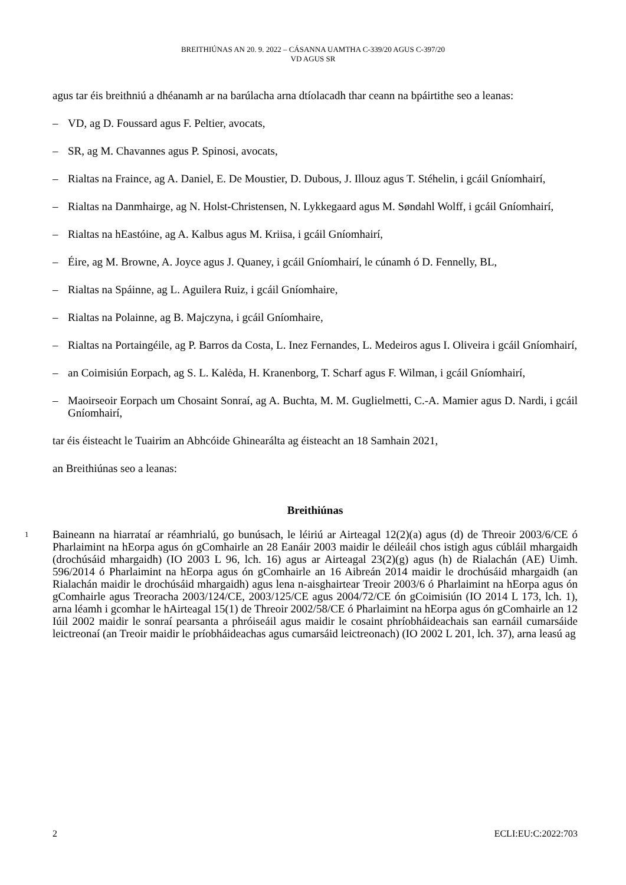BREITHIÚNAS AN 20. 9. 2022 – CÁSANNA UAMTHA C-339/20 AGUS C-397/20
VD AGUS SR
agus tar éis breithniú a dhéanamh ar na barúlacha arna dtíolacadh thar ceann na bpáirtithe seo a leanas:
– VD, ag D. Foussard agus F. Peltier, avocats,
– SR, ag M. Chavannes agus P. Spinosi, avocats,
– Rialtas na Fraince, ag A. Daniel, E. De Moustier, D. Dubous, J. Illouz agus T. Stéhelin, i gcáil Gníomhairí,
– Rialtas na Danmhairge, ag N. Holst-Christensen, N. Lykkegaard agus M. Søndahl Wolff, i gcáil Gníomhairí,
– Rialtas na hEastóine, ag A. Kalbus agus M. Kriisa, i gcáil Gníomhairí,
– Éire, ag M. Browne, A. Joyce agus J. Quaney, i gcáil Gníomhairí, le cúnamh ó D. Fennelly, BL,
– Rialtas na Spáinne, ag L. Aguilera Ruiz, i gcáil Gníomhaire,
– Rialtas na Polainne, ag B. Majczyna, i gcáil Gníomhaire,
– Rialtas na Portaingéile, ag P. Barros da Costa, L. Inez Fernandes, L. Medeiros agus I. Oliveira i gcáil Gníomhairí,
– an Coimisiún Eorpach, ag S. L. Kalėda, H. Kranenborg, T. Scharf agus F. Wilman, i gcáil Gníomhairí,
– Maoirseoir Eorpach um Chosaint Sonraí, ag A. Buchta, M. M. Guglielmetti, C.-A. Mamier agus D. Nardi, i gcáil Gníomhairí,
tar éis éisteacht le Tuairim an Abhcóide Ghinearálta ag éisteacht an 18 Samhain 2021,
an Breithiúnas seo a leanas:
Breithiúnas
1 Baineann na hiarrataí ar réamhrialú, go bunúsach, le léiriú ar Airteagal 12(2)(a) agus (d) de Threoir 2003/6/CE ó Pharlaimint na hEorpa agus ón gComhairle an 28 Eanáir 2003 maidir le déileáil chos istigh agus cúbláil mhargaidh (drochúsáid mhargaidh) (IO 2003 L 96, lch. 16) agus ar Airteagal 23(2)(g) agus (h) de Rialachán (AE) Uimh. 596/2014 ó Pharlaimint na hEorpa agus ón gComhairle an 16 Aibreán 2014 maidir le drochúsáid mhargaidh (an Rialachán maidir le drochúsáid mhargaidh) agus lena n-aisghairtear Treoir 2003/6 ó Pharlaimint na hEorpa agus ón gComhairle agus Treoracha 2003/124/CE, 2003/125/CE agus 2004/72/CE ón gCoimisiún (IO 2014 L 173, lch. 1), arna léamh i gcomhar le hAirteagal 15(1) de Threoir 2002/58/CE ó Pharlaimint na hEorpa agus ón gComhairle an 12 Iúil 2002 maidir le sonraí pearsanta a phróiseáil agus maidir le cosaint phríobháideachais san earnáil cumarsáide leictreonaí (an Treoir maidir le príobháideachas agus cumarsáid leictreonach) (IO 2002 L 201, lch. 37), arna leasú ag
2 ECLI:EU:C:2022:703